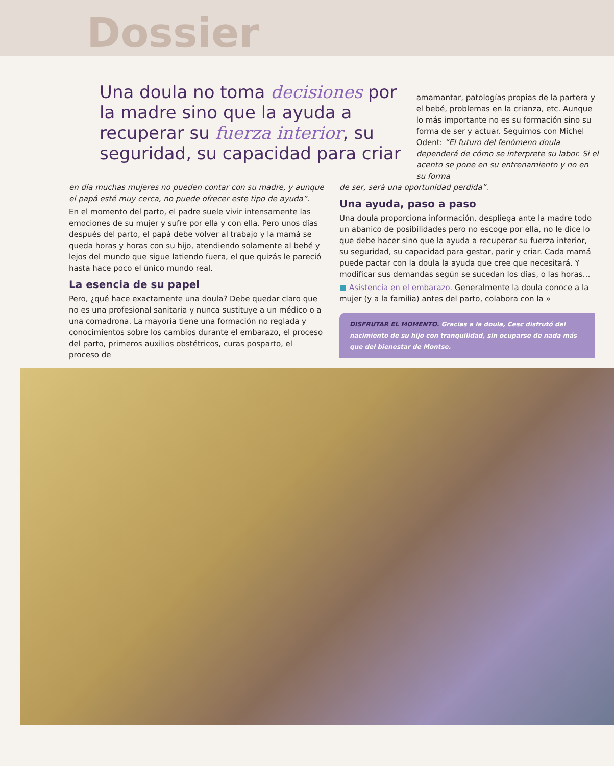Dossier
Una doula no toma decisiones por la madre sino que la ayuda a recuperar su fuerza interior, su seguridad, su capacidad para criar
amamantar, patologías propias de la partera y el bebé, problemas en la crianza, etc. Aunque lo más importante no es su formación sino su forma de ser y actuar. Seguimos con Michel Odent: “El futuro del fenómeno doula dependerá de cómo se interprete su labor. Si el acento se pone en su entrenamiento y no en su forma
en día muchas mujeres no pueden contar con su madre, y aunque el papá esté muy cerca, no puede ofrecer este tipo de ayuda”.
En el momento del parto, el padre suele vivir intensamente las emociones de su mujer y sufre por ella y con ella. Pero unos días después del parto, el papá debe volver al trabajo y la mamá se queda horas y horas con su hijo, atendiendo solamente al bebé y lejos del mundo que sigue latiendo fuera, el que quizás le pareció hasta hace poco el único mundo real.
La esencia de su papel
Pero, ¿qué hace exactamente una doula? Debe quedar claro que no es una profesional sanitaria y nunca sustituye a un médico o a una comadrona. La mayoría tiene una formación no reglada y conocimientos sobre los cambios durante el embarazo, el proceso del parto, primeros auxilios obstétricos, curas posparto, el proceso de
de ser, será una oportunidad perdida”.
Una ayuda, paso a paso
Una doula proporciona información, despliega ante la madre todo un abanico de posibilidades pero no escoge por ella, no le dice lo que debe hacer sino que la ayuda a recuperar su fuerza interior, su seguridad, su capacidad para gestar, parir y criar. Cada mamá puede pactar con la doula la ayuda que cree que necesitará. Y modificar sus demandas según se sucedan los días, o las horas…
■ Asistencia en el embarazo. Generalmente la doula conoce a la mujer (y a la familia) antes del parto, colabora con la »
DISFRUTAR EL MOMENTO. Gracias a la doula, Cesc disfrutó del nacimiento de su hijo con tranquilidad, sin ocuparse de nada más que del bienestar de Montse.